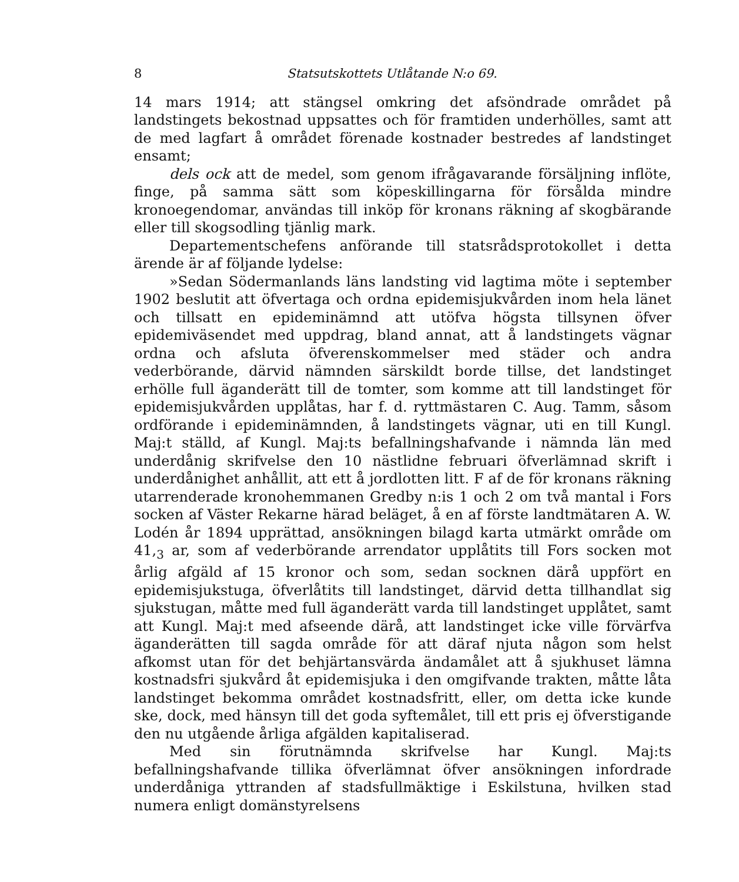8 Statsutskottets Utlåtande N:o 69.
14 mars 1914; att stängsel omkring det afsöndrade området på landstingets bekostnad uppsattes och för framtiden underhölles, samt att de med lagfart å området förenade kostnader bestredes af landstinget ensamt;
dels ock att de medel, som genom ifrågavarande försäljning inflöte, finge, på samma sätt som köpeskillingarna för försålda mindre kronoegendomar, användas till inköp för kronans räkning af skogbärande eller till skogsodling tjänlig mark.
Departementschefens anförande till statsrådsprotokollet i detta ärende är af följande lydelse:
»Sedan Södermanlands läns landsting vid lagtima möte i september 1902 beslutit att öfvertaga och ordna epidemisjukvården inom hela länet och tillsatt en epideminämnd att utöfva högsta tillsynen öfver epidemiväsendet med uppdrag, bland annat, att å landstingets vägnar ordna och afsluta öfverenskommelser med städer och andra vederbörande, därvid nämnden särskildt borde tillse, det landstinget erhölle full äganderätt till de tomter, som komme att till landstinget för epidemisjukvården upplåtas, har f. d. ryttmästaren C. Aug. Tamm, såsom ordförande i epideminämnden, å landstingets vägnar, uti en till Kungl. Maj:t ställd, af Kungl. Maj:ts befallningshafvande i nämnda län med underdånig skrifvelse den 10 nästlidne februari öfverlämnad skrift i underdånighet anhållit, att ett å jordlotten litt. F af de för kronans räkning utarrenderade kronohemmanen Gredby n:is 1 och 2 om två mantal i Fors socken af Väster Rekarne härad beläget, å en af förste landtmätaren A. W. Lodén år 1894 upprättad, ansökningen bilagd karta utmärkt område om 41,<sub>3</sub> ar, som af vederbörande arrendator upplåtits till Fors socken mot årlig afgäld af 15 kronor och som, sedan socknen därå uppfört en epidemisjukstuga, öfverlåtits till landstinget, därvid detta tillhandlat sig sjukstugan, måtte med full äganderätt varda till landstinget upplåtet, samt att Kungl. Maj:t med afseende därå, att landstinget icke ville förvärfva äganderätten till sagda område för att däraf njuta någon som helst afkomst utan för det behjärtansvärda ändamålet att å sjukhuset lämna kostnadsfri sjukvård åt epidemisjuka i den omgifvande trakten, måtte låta landstinget bekomma området kostnadsfritt, eller, om detta icke kunde ske, dock, med hänsyn till det goda syftemålet, till ett pris ej öfverstigande den nu utgående årliga afgälden kapitaliserad.
Med sin förutnämnda skrifvelse har Kungl. Maj:ts befallningshafvande tillika öfverlämnat öfver ansökningen infordrade underdåniga yttranden af stadsfullmäktige i Eskilstuna, hvilken stad numera enligt domänstyrelsens